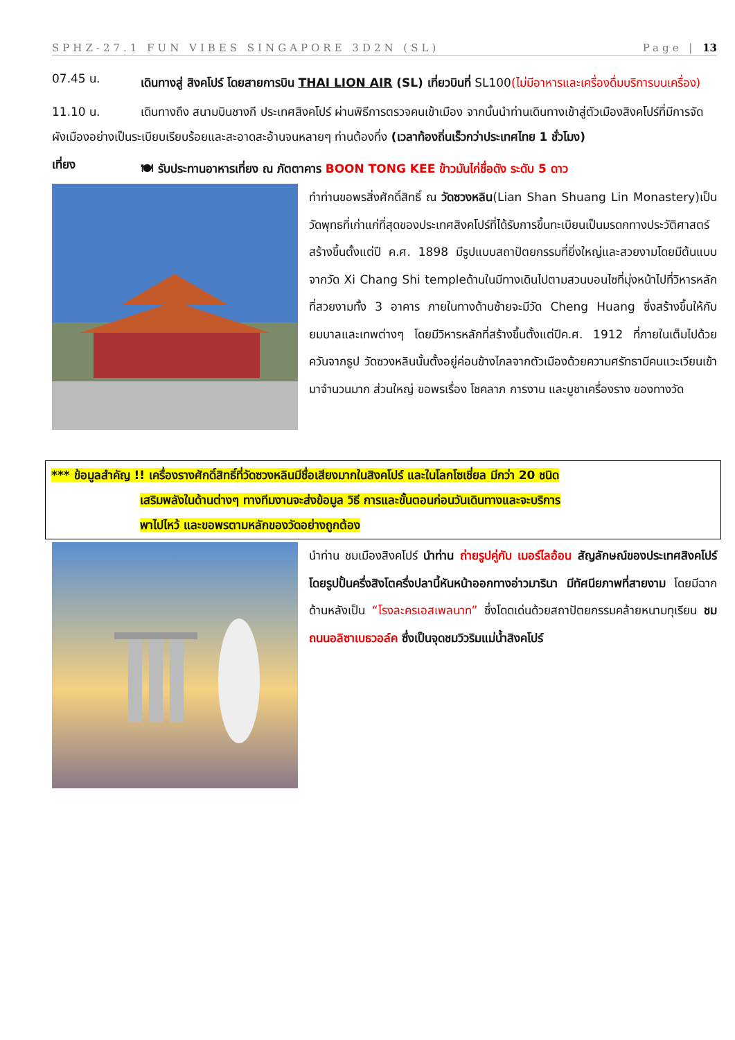SPHZ-27.1 FUN VIBES SINGAPORE 3D2N (SL) Page | 13
07.45 น.
เดินทางสู่ สิงคโปร์ โดยสายการบิน THAI LION AIR (SL) เที่ยวบินที่ SL100(ไม่มีอาหารและเครื่องดื่มบริการบนเครื่อง)
11.10 น. เดินทางถึง สนามบินชางกี ประเทศสิงคโปร์ ผ่านพิธีการตรวจคนเข้าเมือง จากนั้นนำท่านเดินทางเข้าสู่ตัวเมืองสิงคโปร์ที่มีการจัดผังเมืองอย่างเป็นระเบียบเรียบร้อยและสะอาดสะอ้านจนหลายๆ ท่านต้องทึ่ง (เวลาท้องถิ่นเร็วกว่าประเทศไทย 1 ชั่วโมง)
เที่ยง
🍽 รับประทานอาหารเที่ยง ณ ภัตตาคาร BOON TONG KEE ข้าวมันไก่ชื่อดัง ระดับ 5 ดาว
ทำท่านขอพรสิ่งศักดิ์สิทธิ์ ณ วัดซวงหลิน(Lian Shan Shuang Lin Monastery)เป็นวัดพุทธที่เก่าแก่ที่สุดของประเทศสิงคโปร์ที่ได้รับการขึ้นทะเบียนเป็นมรดกทางประวัติศาสตร์ สร้างขึ้นตั้งแต่ปี ค.ศ. 1898 มีรูปแบบสถาปัตยกรรมที่ยิ่งใหญ่และสวยงามโดยมีต้นแบบจากวัด Xi Chang Shi templeด้านในมีทางเดินไปตามสวนบอนไซที่มุ่งหน้าไปที่วิหารหลักที่สวยงามทั้ง 3 อาคาร ภายในทางด้านซ้ายจะมีวัด Cheng Huang ซึ่งสร้างขึ้นให้กับยมบาลและเทพต่างๆ โดยมีวิหารหลักที่สร้างขึ้นตั้งแต่ปีค.ศ. 1912 ที่ภายในเต็มไปด้วยควันจากธูป วัดซวงหลินนั้นตั้งอยู่ค่อนข้างไกลจากตัวเมืองด้วยความศรัทธามีคนแวะเวียนเข้ามาจำนวนมาก ส่วนใหญ่ ขอพรเรื่อง โชคลาภ การงาน และบูชาเครื่องราง ของทางวัด
*** ข้อมูลสำคัญ !! เครื่องรางศักดิ์สิทธิ์ที่วัดซวงหลินมีชื่อเสียงมากในสิงคโปร์ และในโลกโซเชี่ยล มีกว่า 20 ชนิด
เสริมพลังในด้านต่างๆ ทางทีมงานจะส่งข้อมูล วิธี การและขั้นตอนก่อนวันเดินทางและจะบริการ
พาไปไหว้ และขอพรตามหลักของวัดอย่างถูกต้อง
นำท่าน ชมเมืองสิงคโปร์ นำท่าน ถ่ายรูปคู่กับ เมอร์ไลอ้อน สัญลักษณ์ของประเทศสิงคโปร์ โดยรูปปั้นครึ่งสิงโตครึ่งปลานี้หันหน้าออกทางอ่าวมารินา มีทัศนียภาพที่สายงาม โดยมีฉากด้านหลังเป็น “โรงละครเอสเพลนาท” ซึ่งโดดเด่นด้วยสถาปัตยกรรมคล้ายหนามทุเรียน ชม ถนนอลิซาเบธวอล์ค ซึ่งเป็นจุดชมวิวริมแม่น้ำสิงคโปร์